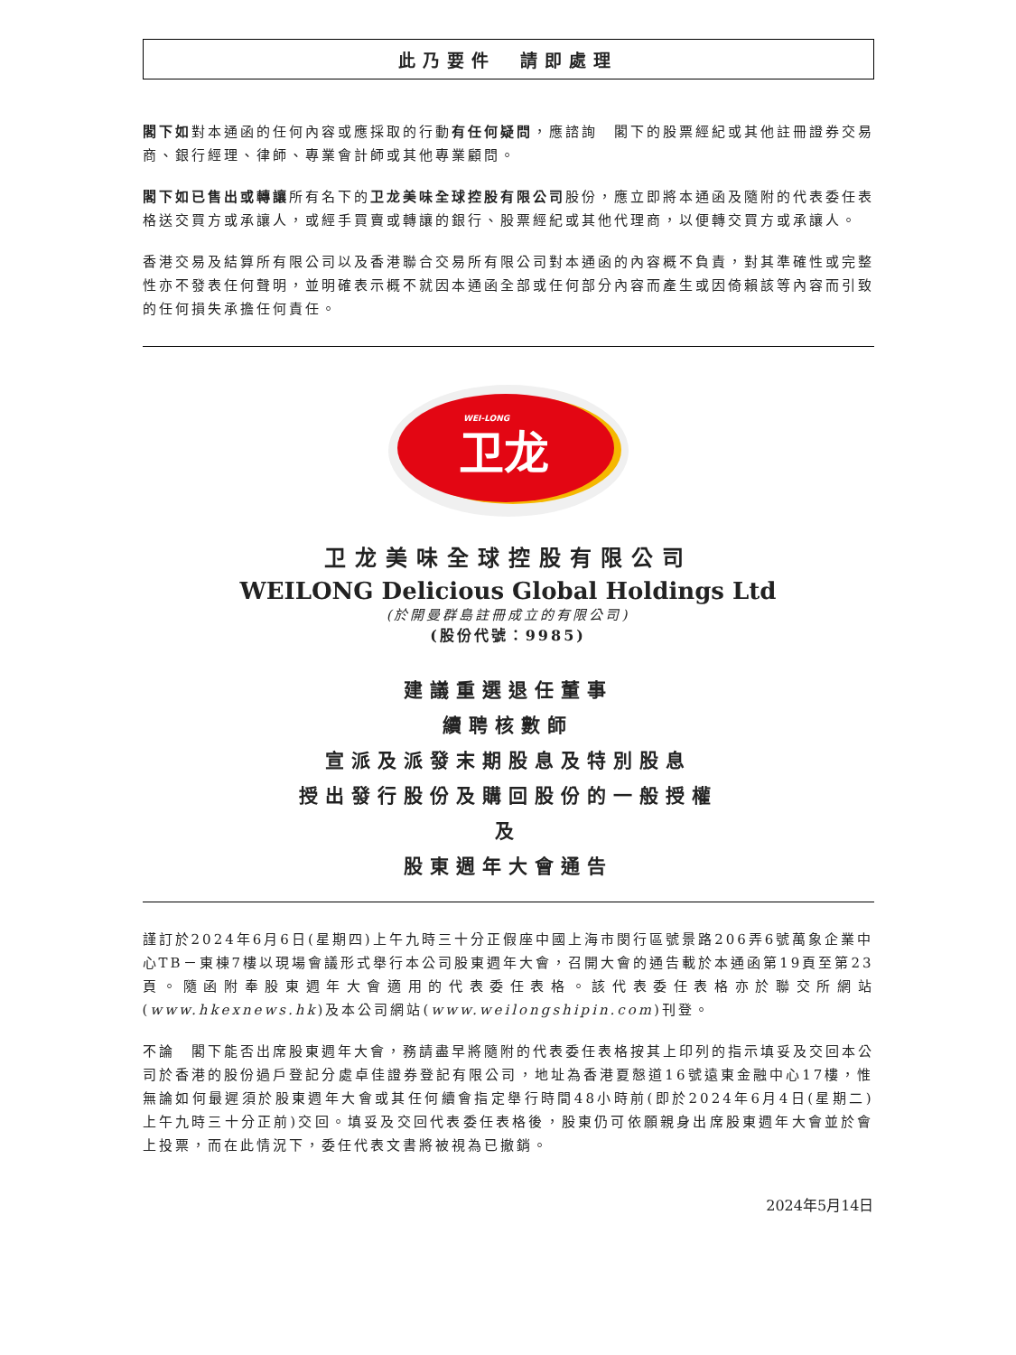此乃要件　請即處理
閣下如對本通函的任何內容或應採取的行動有任何疑問，應諮詢　閣下的股票經紀或其他註冊證券交易商、銀行經理、律師、專業會計師或其他專業顧問。
閣下如已售出或轉讓所有名下的卫龙美味全球控股有限公司股份，應立即將本通函及隨附的代表委任表格送交買方或承讓人，或經手買賣或轉讓的銀行、股票經紀或其他代理商，以便轉交買方或承讓人。
香港交易及結算所有限公司以及香港聯合交易所有限公司對本通函的內容概不負責，對其準確性或完整性亦不發表任何聲明，並明確表示概不就因本通函全部或任何部分內容而產生或因倚賴該等內容而引致的任何損失承擔任何責任。
WEI-LONG
卫龙
卫龙美味全球控股有限公司
WEILONG Delicious Global Holdings Ltd
(於開曼群島註冊成立的有限公司)
(股份代號：9985)
建議重選退任董事
續聘核數師
宣派及派發末期股息及特別股息
授出發行股份及購回股份的一般授權
及
股東週年大會通告
謹訂於2024年6月6日(星期四)上午九時三十分正假座中國上海市閔行區號景路206弄6號萬象企業中心TB－東棟7樓以現場會議形式舉行本公司股東週年大會，召開大會的通告載於本通函第19頁至第23頁。隨函附奉股東週年大會適用的代表委任表格。該代表委任表格亦於聯交所網站(www.hkexnews.hk)及本公司網站(www.weilongshipin.com)刊登。
不論　閣下能否出席股東週年大會，務請盡早將隨附的代表委任表格按其上印列的指示填妥及交回本公司於香港的股份過戶登記分處卓佳證券登記有限公司，地址為香港夏慤道16號遠東金融中心17樓，惟無論如何最遲須於股東週年大會或其任何續會指定舉行時間48小時前(即於2024年6月4日(星期二)上午九時三十分正前)交回。填妥及交回代表委任表格後，股東仍可依願親身出席股東週年大會並於會上投票，而在此情況下，委任代表文書將被視為已撤銷。
2024年5月14日